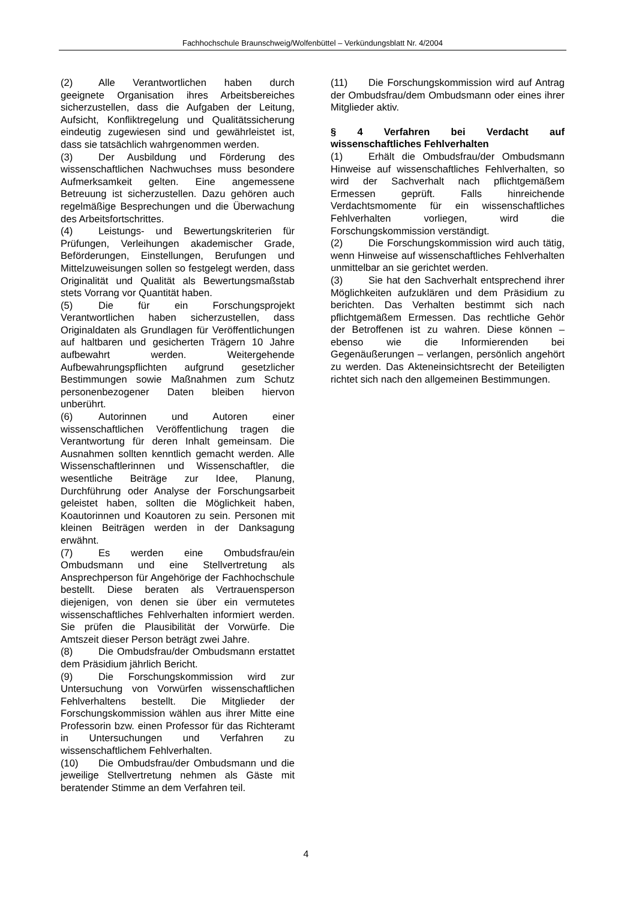Fachhochschule Braunschweig/Wolfenbüttel – Verkündungsblatt Nr. 4/2004
(2) Alle Verantwortlichen haben durch geeignete Organisation ihres Arbeitsbereiches sicherzustellen, dass die Aufgaben der Leitung, Aufsicht, Konfliktregelung und Qualitätssicherung eindeutig zugewiesen sind und gewährleistet ist, dass sie tatsächlich wahrgenommen werden.
(3) Der Ausbildung und Förderung des wissenschaftlichen Nachwuchses muss besondere Aufmerksamkeit gelten. Eine angemessene Betreuung ist sicherzustellen. Dazu gehören auch regelmäßige Besprechungen und die Überwachung des Arbeitsfortschrittes.
(4) Leistungs- und Bewertungskriterien für Prüfungen, Verleihungen akademischer Grade, Beförderungen, Einstellungen, Berufungen und Mittelzuweisungen sollen so festgelegt werden, dass Originalität und Qualität als Bewertungsmaßstab stets Vorrang vor Quantität haben.
(5) Die für ein Forschungsprojekt Verantwortlichen haben sicherzustellen, dass Originaldaten als Grundlagen für Veröffentlichungen auf haltbaren und gesicherten Trägern 10 Jahre aufbewahrt werden. Weitergehende Aufbewahrungspflichten aufgrund gesetzlicher Bestimmungen sowie Maßnahmen zum Schutz personenbezogener Daten bleiben hiervon unberührt.
(6) Autorinnen und Autoren einer wissenschaftlichen Veröffentlichung tragen die Verantwortung für deren Inhalt gemeinsam. Die Ausnahmen sollten kenntlich gemacht werden. Alle Wissenschaftlerinnen und Wissenschaftler, die wesentliche Beiträge zur Idee, Planung, Durchführung oder Analyse der Forschungsarbeit geleistet haben, sollten die Möglichkeit haben, Koautorinnen und Koautoren zu sein. Personen mit kleinen Beiträgen werden in der Danksagung erwähnt.
(7) Es werden eine Ombudsfrau/ein Ombudsmann und eine Stellvertretung als Ansprechperson für Angehörige der Fachhochschule bestellt. Diese beraten als Vertrauensperson diejenigen, von denen sie über ein vermutetes wissenschaftliches Fehlverhalten informiert werden. Sie prüfen die Plausibilität der Vorwürfe. Die Amtszeit dieser Person beträgt zwei Jahre.
(8) Die Ombudsfrau/der Ombudsmann erstattet dem Präsidium jährlich Bericht.
(9) Die Forschungskommission wird zur Untersuchung von Vorwürfen wissenschaftlichen Fehlverhaltens bestellt. Die Mitglieder der Forschungskommission wählen aus ihrer Mitte eine Professorin bzw. einen Professor für das Richteramt in Untersuchungen und Verfahren zu wissenschaftlichem Fehlverhalten.
(10) Die Ombudsfrau/der Ombudsmann und die jeweilige Stellvertretung nehmen als Gäste mit beratender Stimme an dem Verfahren teil.
(11) Die Forschungskommission wird auf Antrag der Ombudsfrau/dem Ombudsmann oder eines ihrer Mitglieder aktiv.
§ 4 Verfahren bei Verdacht auf wissenschaftliches Fehlverhalten
(1) Erhält die Ombudsfrau/der Ombudsmann Hinweise auf wissenschaftliches Fehlverhalten, so wird der Sachverhalt nach pflichtgemäßem Ermessen geprüft. Falls hinreichende Verdachtsmomente für ein wissenschaftliches Fehlverhalten vorliegen, wird die Forschungskommission verständigt.
(2) Die Forschungskommission wird auch tätig, wenn Hinweise auf wissenschaftliches Fehlverhalten unmittelbar an sie gerichtet werden.
(3) Sie hat den Sachverhalt entsprechend ihrer Möglichkeiten aufzuklären und dem Präsidium zu berichten. Das Verhalten bestimmt sich nach pflichtgemäßem Ermessen. Das rechtliche Gehör der Betroffenen ist zu wahren. Diese können – ebenso wie die Informierenden bei Gegenäußerungen – verlangen, persönlich angehört zu werden. Das Akteneinsichtsrecht der Beteiligten richtet sich nach den allgemeinen Bestimmungen.
4